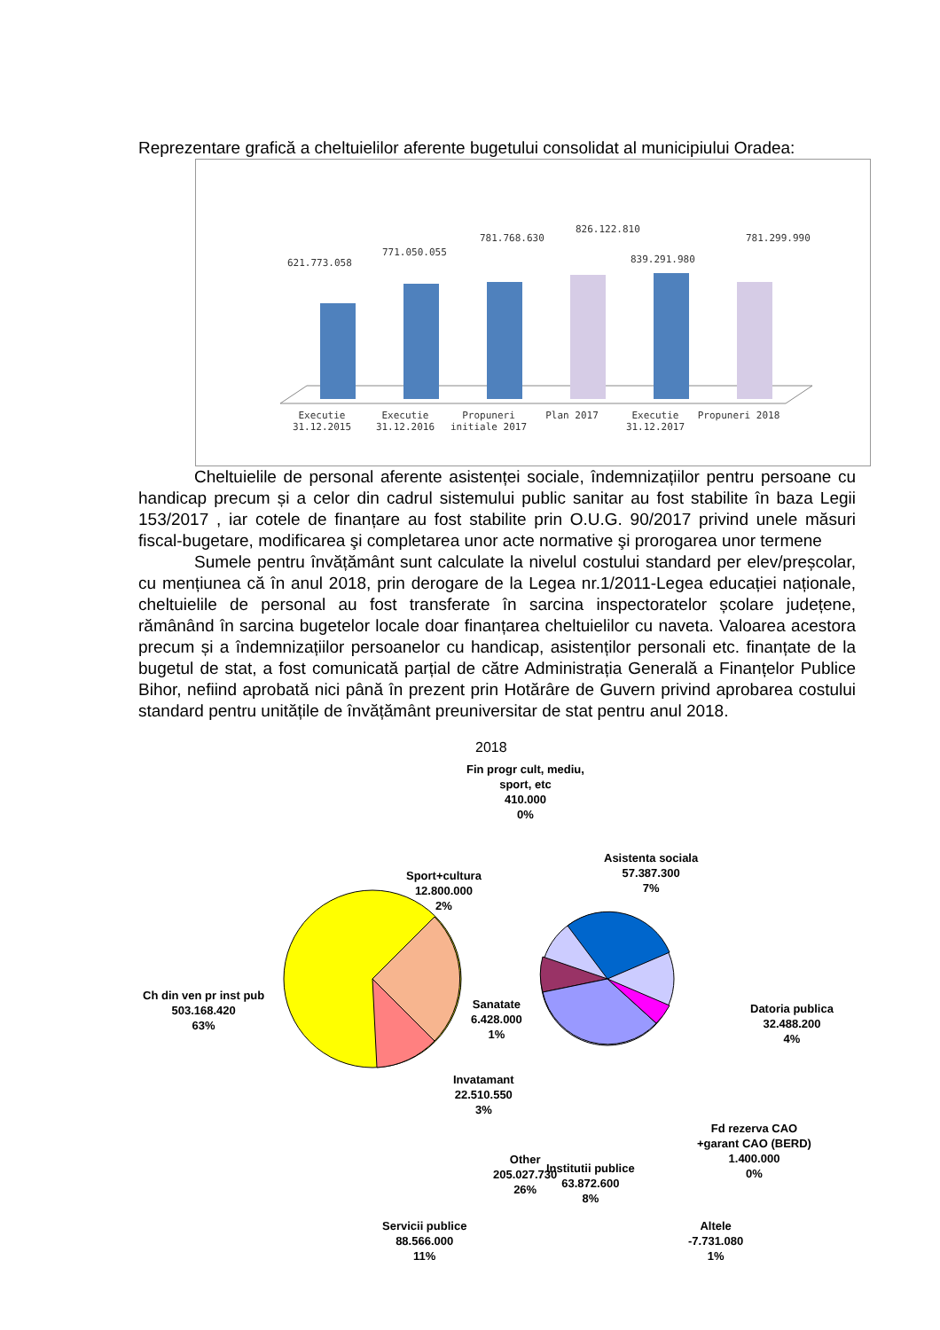Reprezentare grafică a cheltuielilor aferente bugetului consolidat al municipiului Oradea:
621.773.058
771.050.055
781.768.630
826.122.810
839.291.980
781.299.990
Executie 31.12.2015
Executie 31.12.2016
Propuneri initiale 2017
Plan 2017 Executie 31.12.2017
Propuneri 2018
Cheltuielile de personal aferente asistenței sociale, îndemnizațiilor pentru persoane cu handicap precum și a celor din cadrul sistemului public sanitar au fost stabilite în baza Legii 153/2017 , iar cotele de finanțare au fost stabilite prin O.U.G. 90/2017 privind unele măsuri fiscal-bugetare, modificarea şi completarea unor acte normative şi prorogarea unor termene
Sumele pentru învățământ sunt calculate la nivelul costului standard per elev/preșcolar, cu mențiunea că în anul 2018, prin derogare de la Legea nr.1/2011-Legea educației naționale, cheltuielile de personal au fost transferate în sarcina inspectoratelor școlare județene, rămânând în sarcina bugetelor locale doar finanțarea cheltuielilor cu naveta. Valoarea acestora precum și a îndemnizațiilor persoanelor cu handicap, asistenților personali etc. finanțate de la bugetul de stat, a fost comunicată parțial de către Administrația Generală a Finanțelor Publice Bihor, nefiind aprobată nici până în prezent prin Hotărâre de Guvern privind aprobarea costului standard pentru unitățile de învățământ preuniversitar de stat pentru anul 2018.
2018
Fin progr cult, mediu,
sport, etc
410.000
0%
Sport+cultura
12.800.000
2%
Asistenta sociala
57.387.300
7%
Ch din ven pr inst pub
503.168.420
63%
Sanatate
6.428.000
1%
Datoria publica
32.488.200
4%
Invatamant
22.510.550
3%
Fd rezerva CAO
+garant CAO (BERD)
1.400.000
0%
Other
205.027.730
26%
Institutii publice
63.872.600
8%
Servicii publice
88.566.000
11%
Altele
-7.731.080
1%